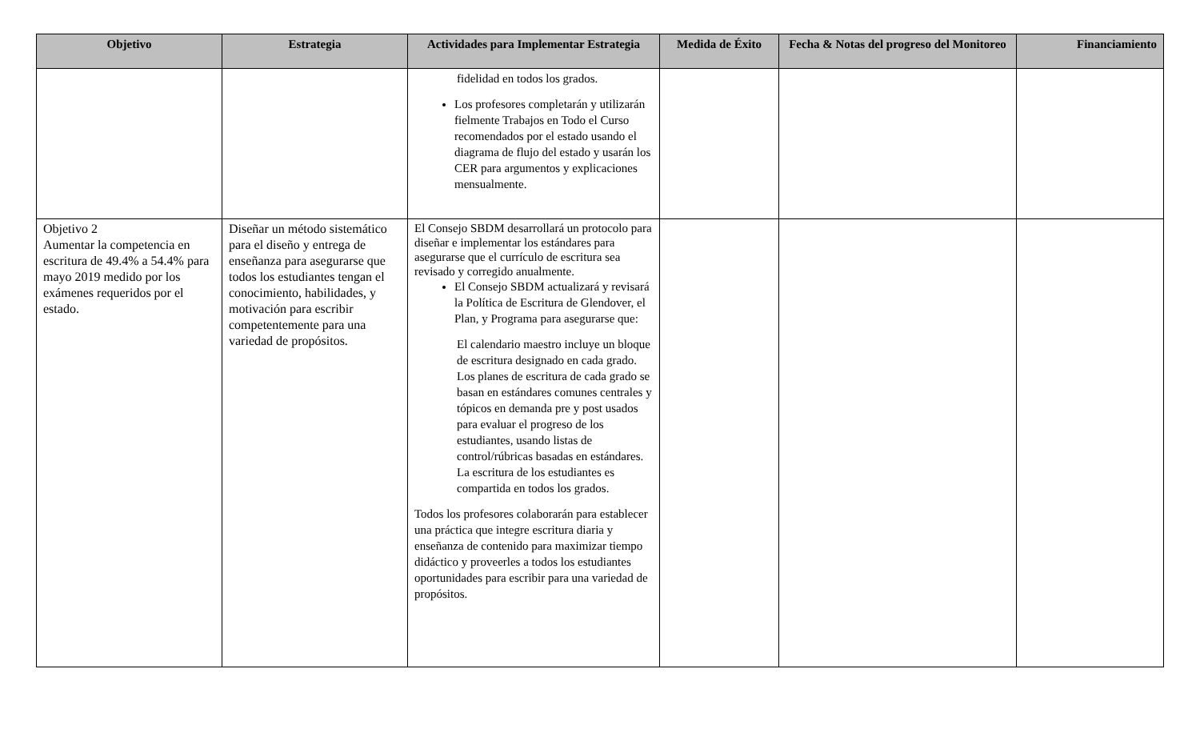| Objetivo | Estrategia | Actividades para Implementar Estrategia | Medida de Éxito | Fecha & Notas del progreso del Monitoreo | Financiamiento |
| --- | --- | --- | --- | --- | --- |
| | | fidelidad en todos los grados. Los profesores completarán y utilizarán fielmente Trabajos en Todo el Curso recomendados por el estado usando el diagrama de flujo del estado y usarán los CER para argumentos y explicaciones mensualmente. | | | |
| Objetivo 2 Aumentar la competencia en escritura de 49.4% a 54.4% para mayo 2019 medido por los exámenes requeridos por el estado. | Diseñar un método sistemático para el diseño y entrega de enseñanza para asegurarse que todos los estudiantes tengan el conocimiento, habilidades, y motivación para escribir competentemente para una variedad de propósitos. | El Consejo SBDM desarrollará un protocolo para diseñar e implementar los estándares para asegurarse que el currículo de escritura sea revisado y corregido anualmente. El Consejo SBDM actualizará y revisará la Política de Escritura de Glendover, el Plan, y Programa para asegurarse que: El calendario maestro incluye un bloque de escritura designado en cada grado. Los planes de escritura de cada grado se basan en estándares comunes centrales y tópicos en demanda pre y post usados para evaluar el progreso de los estudiantes, usando listas de control/rúbricas basadas en estándares. La escritura de los estudiantes es compartida en todos los grados. Todos los profesores colaborarán para establecer una práctica que integre escritura diaria y enseñanza de contenido para maximizar tiempo didáctico y proveerles a todos los estudiantes oportunidades para escribir para una variedad de propósitos. | | | |